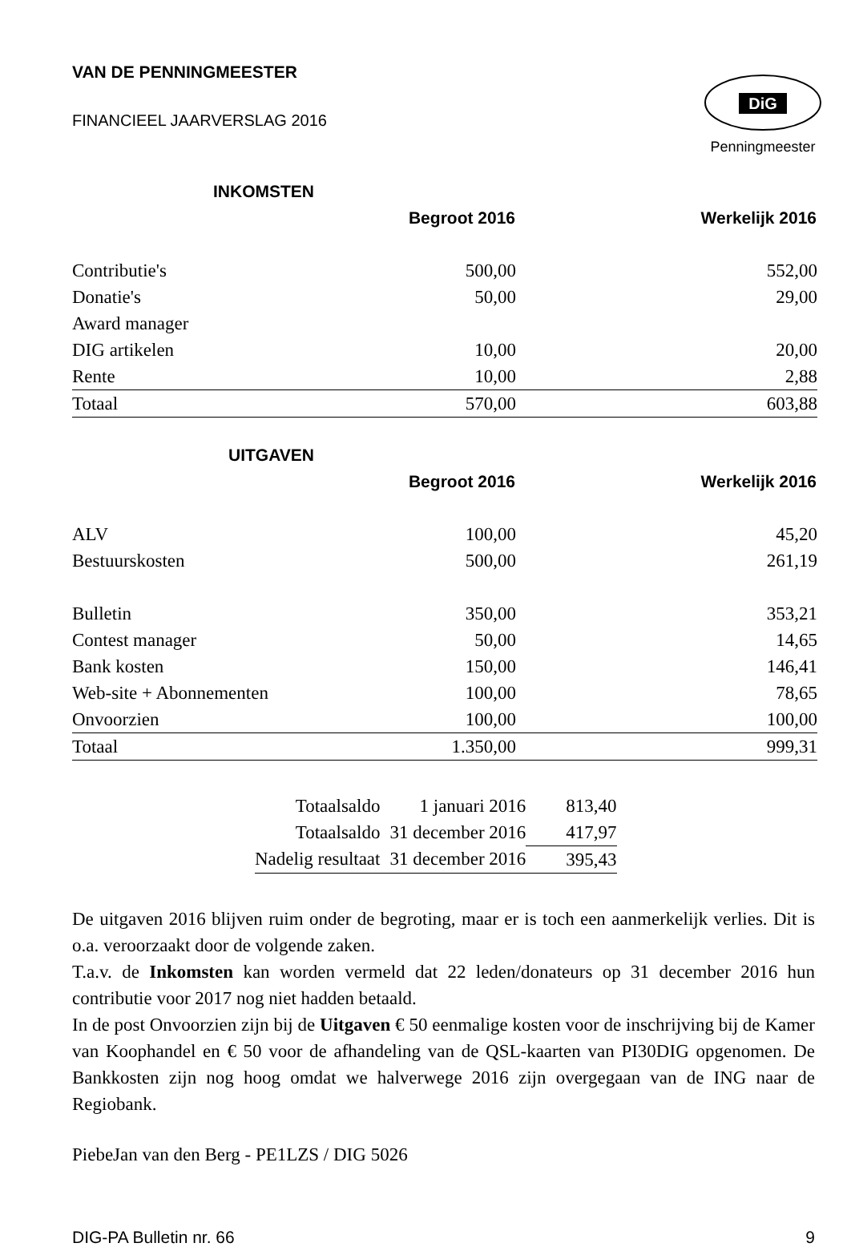VAN DE PENNINGMEESTER
FINANCIEEL JAARVERSLAG 2016
DiG
Penningmeester
| INKOMSTEN | | |
| | Begroot 2016 | Werkelijk 2016 |
| Contributie's | 500,00 | 552,00 |
| Donatie's | 50,00 | 29,00 |
| Award manager | | |
| DIG artikelen | 10,00 | 20,00 |
| Rente | 10,00 | 2,88 |
| Totaal | 570,00 | 603,88 |
| UITGAVEN | | |
| | Begroot 2016 | Werkelijk 2016 |
| ALV | 100,00 | 45,20 |
| Bestuurskosten | 500,00 | 261,19 |
| Bulletin | 350,00 | 353,21 |
| Contest manager | 50,00 | 14,65 |
| Bank kosten | 150,00 | 146,41 |
| Web-site + Abonnementen | 100,00 | 78,65 |
| Onvoorzien | 100,00 | 100,00 |
| Totaal | 1.350,00 | 999,31 |
| Totaalsaldo | 1 januari 2016 | 813,40 |
| Totaalsaldo | 31 december 2016 | 417,97 |
| Nadelig resultaat | 31 december 2016 | 395,43 |
De uitgaven 2016 blijven ruim onder de begroting, maar er is toch een aanmerkelijk verlies. Dit is o.a. veroorzaakt door de volgende zaken.
T.a.v. de Inkomsten kan worden vermeld dat 22 leden/donateurs op 31 december 2016 hun contributie voor 2017 nog niet hadden betaald.
In de post Onvoorzien zijn bij de Uitgaven € 50 eenmalige kosten voor de inschrijving bij de Kamer van Koophandel en € 50 voor de afhandeling van de QSL-kaarten van PI30DIG opgenomen. De Bankkosten zijn nog hoog omdat we halverwege 2016 zijn overgegaan van de ING naar de Regiobank.
PiebeJan van den Berg - PE1LZS / DIG 5026
DIG-PA Bulletin nr. 66 9